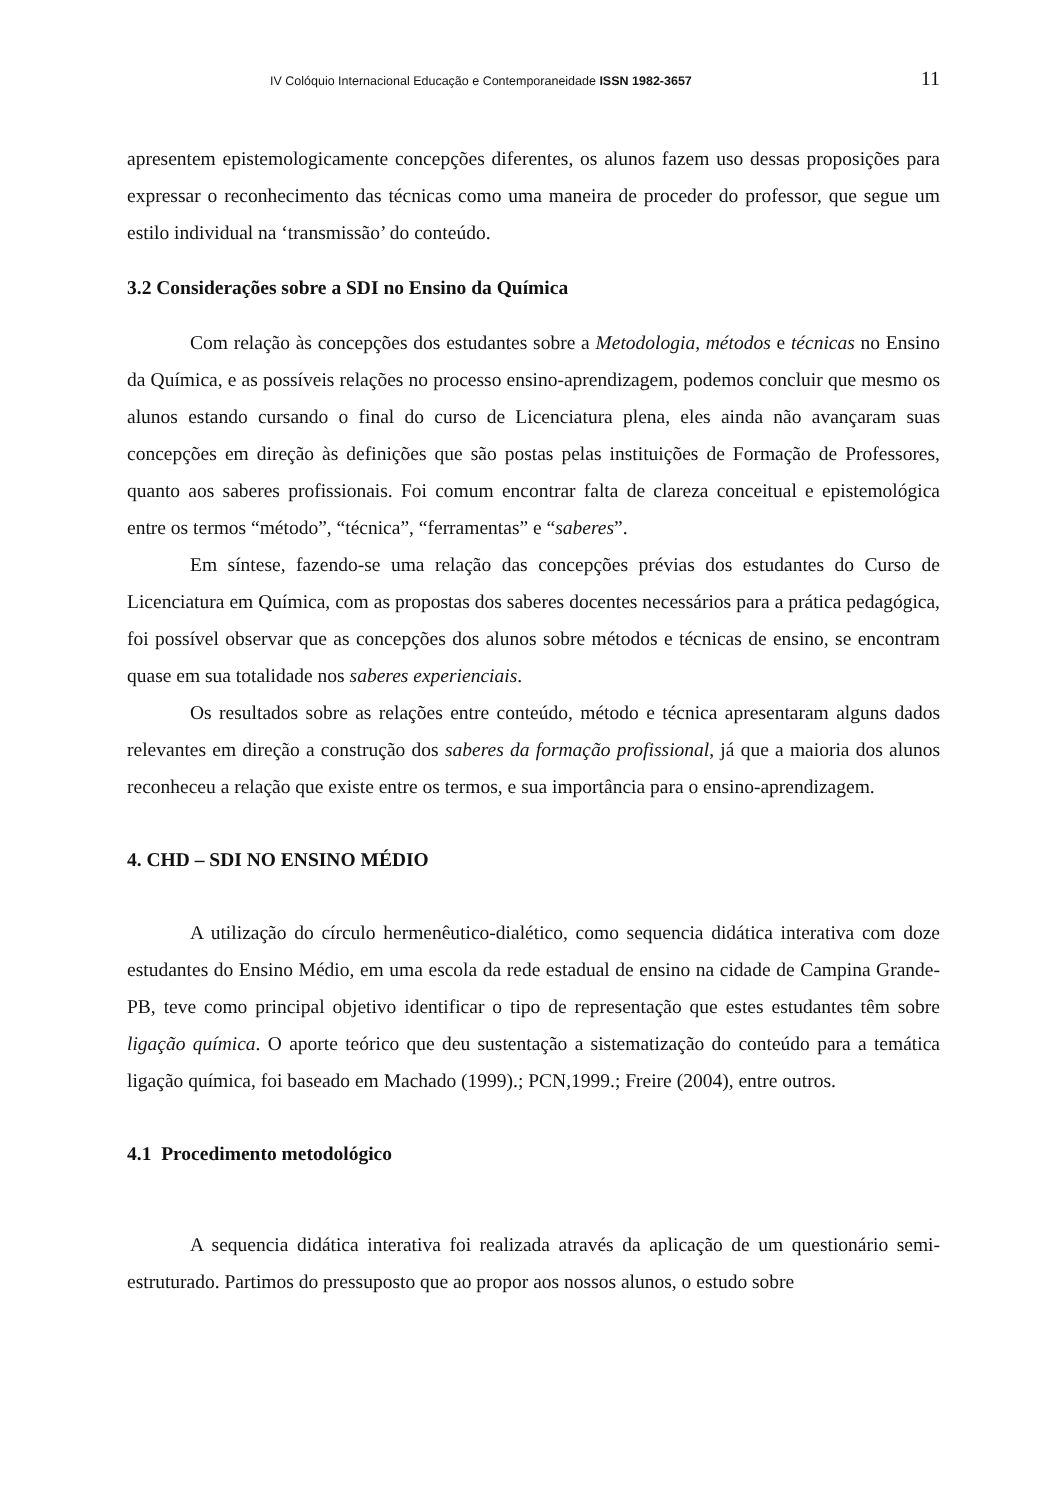IV Colóquio Internacional Educação e Contemporaneidade ISSN 1982-3657 11
apresentem epistemologicamente concepções diferentes, os alunos fazem uso dessas proposições para expressar o reconhecimento das técnicas como uma maneira de proceder do professor, que segue um estilo individual na ‘transmissão’ do conteúdo.
3.2 Considerações sobre a SDI no Ensino da Química
Com relação às concepções dos estudantes sobre a Metodologia, métodos e técnicas no Ensino da Química, e as possíveis relações no processo ensino-aprendizagem, podemos concluir que mesmo os alunos estando cursando o final do curso de Licenciatura plena, eles ainda não avançaram suas concepções em direção às definições que são postas pelas instituições de Formação de Professores, quanto aos saberes profissionais. Foi comum encontrar falta de clareza conceitual e epistemológica entre os termos “método”, “técnica”, “ferramentas” e “saberes”.
Em síntese, fazendo-se uma relação das concepções prévias dos estudantes do Curso de Licenciatura em Química, com as propostas dos saberes docentes necessários para a prática pedagógica, foi possível observar que as concepções dos alunos sobre métodos e técnicas de ensino, se encontram quase em sua totalidade nos saberes experienciais.
Os resultados sobre as relações entre conteúdo, método e técnica apresentaram alguns dados relevantes em direção a construção dos saberes da formação profissional, já que a maioria dos alunos reconheceu a relação que existe entre os termos, e sua importância para o ensino-aprendizagem.
4. CHD – SDI NO ENSINO MÉDIO
A utilização do círculo hermenêutico-dialético, como sequencia didática interativa com doze estudantes do Ensino Médio, em uma escola da rede estadual de ensino na cidade de Campina Grande-PB, teve como principal objetivo identificar o tipo de representação que estes estudantes têm sobre ligação química. O aporte teórico que deu sustentação a sistematização do conteúdo para a temática ligação química, foi baseado em Machado (1999).; PCN,1999.; Freire (2004), entre outros.
4.1 Procedimento metodológico
A sequencia didática interativa foi realizada através da aplicação de um questionário semi-estruturado. Partimos do pressuposto que ao propor aos nossos alunos, o estudo sobre